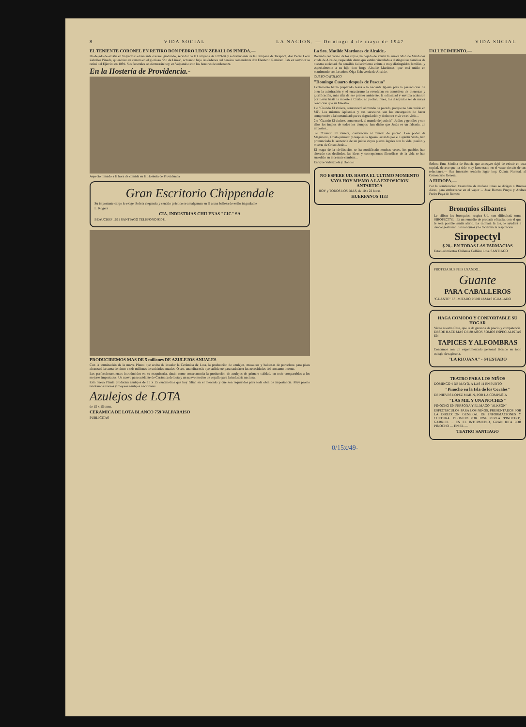8 VIDA SOCIAL LA NACION. — Domingo 4 de mayo de 1947 VIDA SOCIAL
EL TENIENTE CORONEL EN RETIRO DON PEDRO LEON ZEBALLOS PINEDA.—
Ha dejado de existir en Valparaíso el teniente coronel graduado, servidor de la Campaña de 1879-84 y sobreviviente de la Campaña de Tarapacá, don Pedro León Zeballos Pineda, quien hizo su carrera en el glorioso "2.o de Línea", actuando bajo las órdenes del heróico comandante don Eleuterio Ramírez. Este ex servidor se retiró del Ejército en 1891. Sus funerales se efectuarán hoy, en Valparaíso con los honores de ordenanza.
En la Hostería de Providencia.-
Aspecto tomado a la hora de comida en la Hostería de Providencia
Gran Escritorio Chippendale
Su importante cargo lo exige. Sobria elegancia y sentido práctico se amalgaman en él a una belleza de estilo inigualable
L. Rogers
CIA. INDUSTRIAS CHILENAS "CIC" SA
BEAUCHEF 1621 SANTIAGO TELEFONO 93041
PRODUCIREMOS MAS DE 5 millones DE AZULEJOS ANUALES
Con la terminación de la nueva Planta que acaba de instalar la Cerámica de Lota, la producción de azulejos, mosaicos y baldosas de porcelana para pisos alcanzará la suma de cinco a seis millones de unidades anuales. O sea, una cifra más que suficiente para satisfacer las necesidades del consumo interno.
Los perfeccionamientos introducidos en su maquinaria, darán como consecuencia la producción de azulejos de primera calidad, en todo comparables a los mejores importados. Un nuevo paso adelante de Cerámica de Lota y un nuevo motivo de orgullo para la industria nacional.
Esta nueva Planta producirá azulejos de 15 x 15 centímetros que hoy faltan en el mercado y que son requeridos para toda obra de importancia. Muy pronto tendremos nuevos y mejores azulejos nacionales.
Azulejos de LOTA
de 15 x 15 ctms.
CERAMICA DE LOTA BLANCO 759 VALPARAISO
PUBLICITAS
La Sra. Matilde Mardones de Alcalde.-
Rodeada del cariño de los suyos, ha dejado de existir la señora Matilde Mardones viuda de Alcalde, respetable dama que estaba vinculada a distinguidas familias de nuestra sociedad. Su sensible fallecimiento enluta a muy distinguidas familias, y especialmente a su hijo don Jorge Alcalde Mardones, que está unido en matrimonio con la señora Olga Echeverría de Alcalde.
CULTO CATOLICO
"Domingo Cuarto después de Pascua"
Lentamente había preparado Jesús a la naciente Iglesia para la persecución. Si bien la admiración y el entusiasmo la envolvían en atmósfera de bienestar y glorificación, más allá de ese primer ambiente, la odiosidad y envidia acabaron por llevar hasta la muerte a Cristo; no podían, pues, los discípulos ser de mejor condición que su Maestro...
1.o "Cuando El viniere, convencerá al mundo de pecado, porque no han creído en Mí". Los mismos Apóstoles y sus sucesores son los encargados de hacer comprender a la humanidad que es degradación y deshonra vivir en el vicio...
2.o "Cuando El viniere, convencerá, al mundo de justicia". Judíos y gentiles y con ellos los impíos de todos los tiempos, han dicho que Jesús es un falsario, un impostor...
3.o "Cuando El viniere, convencerá al mundo de juicio". Con poder de Magisterio, Cristo primero y después la Iglesia, asistida por el Espíritu Santo, han pronunciado la sentencia de un juicio cuyas piezas legales son la vida, pasión y muerte de Cristo Jesús...
El mapa de la civilización se ha modificado muchas veces, los pueblos han alterado sus deslindes, las ideas y concepciones filosóficas de la vida se han sucedido en incesante cambiar...
Enrique Valenzuela y Donoso
NO ESPERE UD. HASTA EL ULTIMO MOMENTO VAYA HOY MISMO A LA EXPOSICION ANTARTICA
HOY y TODOS LOS DIAS, de 10 a 22 horas
HUERFANOS 1133
FALLECIMIENTO.—
Señora Ema Medina de Roach, que anteayer dejó de existir en esta capital, deceso que ha sido muy lamentado en el vasto círculo de sus relaciones.— Sus funerales tendrán lugar hoy, Quinta Normal, al Cementerio General
A EUROPA.—
Por la combinación trasandina de mañana lunes se dirigen a Buenos Aires, para embarcarse en el vapor ... José Romeo Pueyo y Andrea Freire Puga de Romeo.
Bronquios silbantes
Le silban los bronquios, respira Ud. con dificultad, tome SIROPECTYL. Es un remedio de probada eficacia, con el que le será posible sentir alivio. Le calmará la tos, le ayudará a descongestionar los bronquios y le facilitará la respiración.
Siropectyl
$ 28.- EN TODAS LAS FARMACIAS
Establecimientos Chilenos Collière Ltda. SANTIAGO
PROTEJA SUS PIES USANDO...
Guante
PARA CABALLEROS
"GUANTE" ES IMITADO PERO JAMAS IGUALADO
HAGA COMODO Y CONFORTABLE SU HOGAR
Visite nuestra Casa, que le da garantía de precio y competencia. DESDE HACE MAS DE 80 AÑOS SOMOS ESPECIALISTAS EN
TAPICES Y ALFOMBRAS
Contamos con un experimentado personal técnico en todo trabajo de tapicería.
"LA RIOJANA" - 64 ESTADO
TEATRO PARA LOS NIÑOS
DOMINGO 4 DE MAYO, A LAS 11 EN PUNTO
"Pinocho en la Isla de los Corales"
DE NIEVES LOPEZ MARIN, POR LA COMPAÑIA
"LAS MIL Y UNA NOCHES"
PINOCHO EN PERSONA Y EL MAGO "ALKSON"
ESPECTACULOS PARA LOS NIÑOS, PRESENTADOS POR LA DIRECCION GENERAL DE INFORMACIONES Y CULTURA. DIRIGIDO POR JOSE PERLA "PINOCHO", GABRIEL ... EN EL INTERMEDIO, GRAN RIFA POR PINOCHO — EN EL —
TEATRO SANTIAGO
0/15x/49-